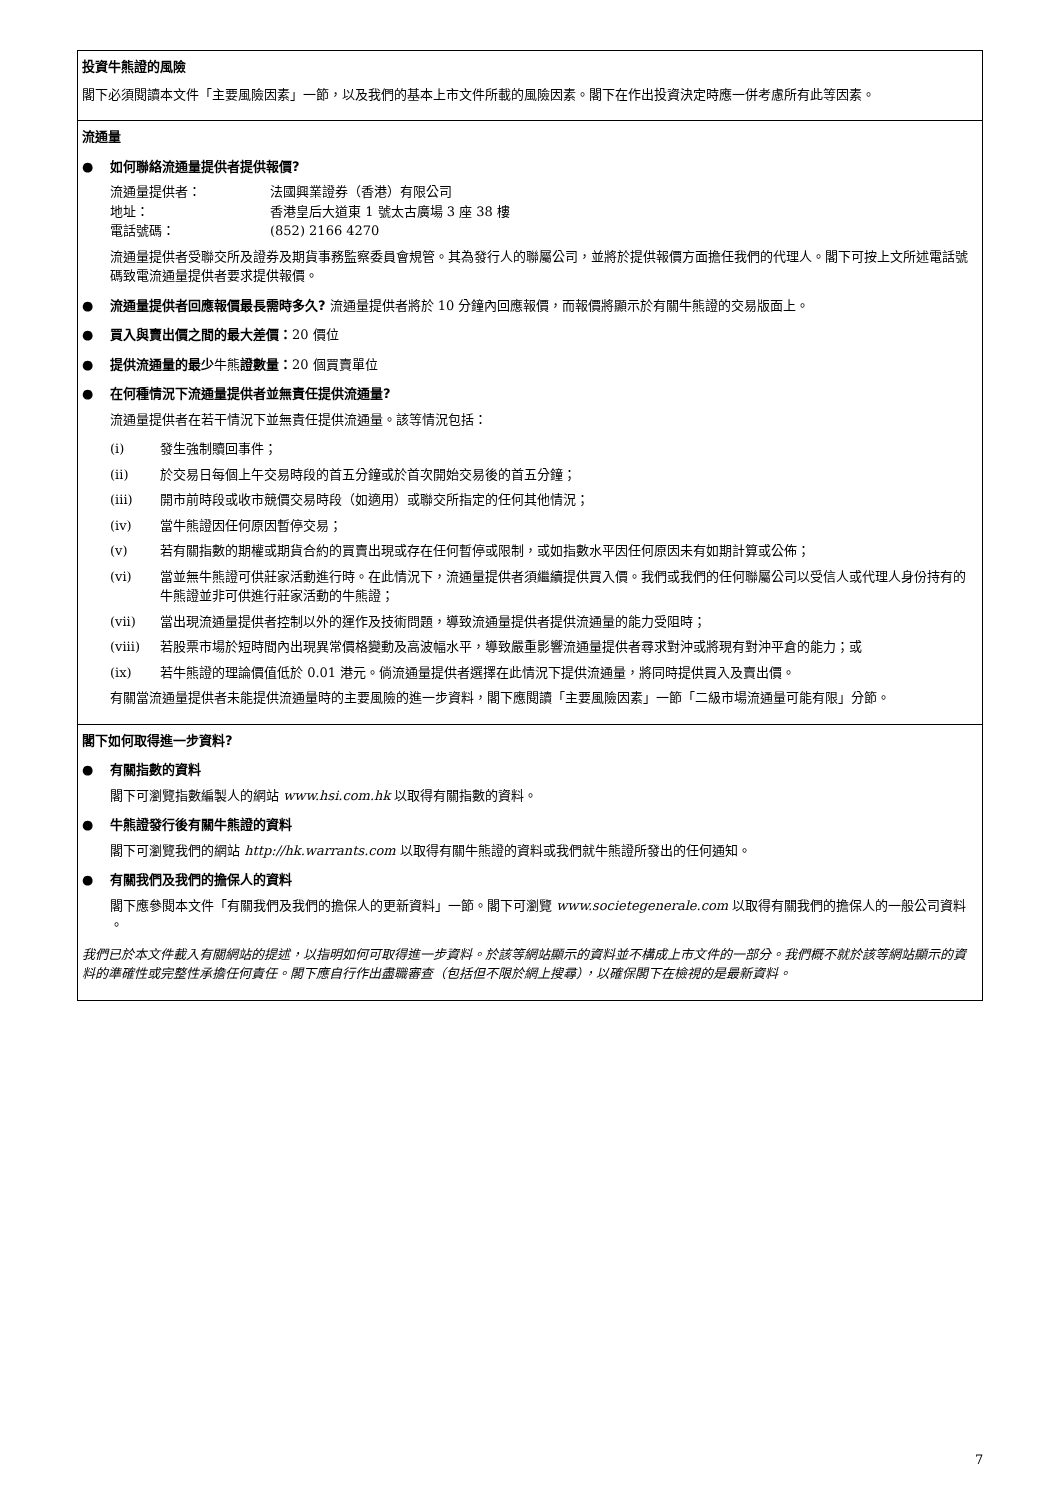| 投資牛熊證的風險 閣下必須閱讀本文件「主要風險因素」一節，以及我們的基本上市文件所載的風險因素。閣下在作出投資決定時應一併考慮所有此等因素。 |
| 流通量 ● 如何聯絡流通量提供者提供報價? 流通量提供者： 法國興業證券（香港）有限公司 地址： 香港皇后大道東 1 號太古廣場 3 座 38 樓 電話號碼： (852) 2166 4270 流通量提供者受聯交所及證券及期貨事務監察委員會規管。其為發行人的聯屬公司，並將於提供報價方面擔任我們的代理人。閣下可按上文所述電話號碼致電流通量提供者要求提供報價。 ● 流通量提供者回應報價最長需時多久? 流通量提供者將於 10 分鐘內回應報價，而報價將顯示於有關牛熊證的交易版面上。 ● 買入與賣出價之間的最大差價： 20 價位 ● 提供流通量的最少 牛熊 證數量： 20 個買賣單位 ● 在何種情況下流通量提供者並無責任提供流通量? 流通量提供者在若干情況下並無責任提供流通量。該等情況包括： (i) 發生強制贖回事件； (ii) 於交易日每個上午交易時段的首五分鐘或於首次開始交易後的首五分鐘； (iii) 開市前時段或收市競價交易時段（如適用）或聯交所指定的任何其他情況； (iv) 當牛熊證因任何原因暫停交易； (v) 若有關指數的期權或期貨合約的買賣出現或存在任何暫停或限制，或如指數水平因任何原因未有如期計算或公佈； (vi) 當並無牛熊證可供莊家活動進行時。在此情況下，流通量提供者須繼續提供買入價。我們或我們的任何聯屬公司以受信人或代理人身份持有的牛熊證並非可供進行莊家活動的牛熊證； (vii) 當出現流通量提供者控制以外的運作及技術問題，導致流通量提供者提供流通量的能力受阻時； (viii) 若股票市場於短時間內出現異常價格變動及高波幅水平，導致嚴重影響流通量提供者尋求對沖或將現有對沖平倉的能力；或 (ix) 若牛熊證的理論價值低於 0.01 港元。倘流通量提供者選擇在此情況下提供流通量，將同時提供買入及賣出價。 有關當流通量提供者未能提供流通量時的主要風險的進一步資料，閣下應閱讀「主要風險因素」一節「二級市場流通量可能有限」分節。 |
| 閣下如何取得進一步資料? ● 有關指數的資料 閣下可瀏覽指數編製人的網站 www.hsi.com.hk 以取得有關指數的資料。 ● 牛熊證發行後有關牛熊證的資料 閣下可瀏覽我們的網站 http://hk.warrants.com 以取得有關牛熊證的資料或我們就牛熊證所發出的任何通知。 ● 有關我們及我們的擔保人的資料 閣下應參閱本文件「有關我們及我們的擔保人的更新資料」一節。閣下可瀏覽 www.societegenerale.com 以取得有關我們的擔保人的一般公司資料 。 我們已於本文件載入有關網站的提述，以指明如何可取得進一步資料。於該等網站顯示的資料並不構成上市文件的一部分。我們概不就於該等網站顯示的資料的準確性或完整性承擔任何責任。閣下應自行作出盡職審查（包括但不限於網上搜尋），以確保閣下在檢視的是最新資料。 |
7